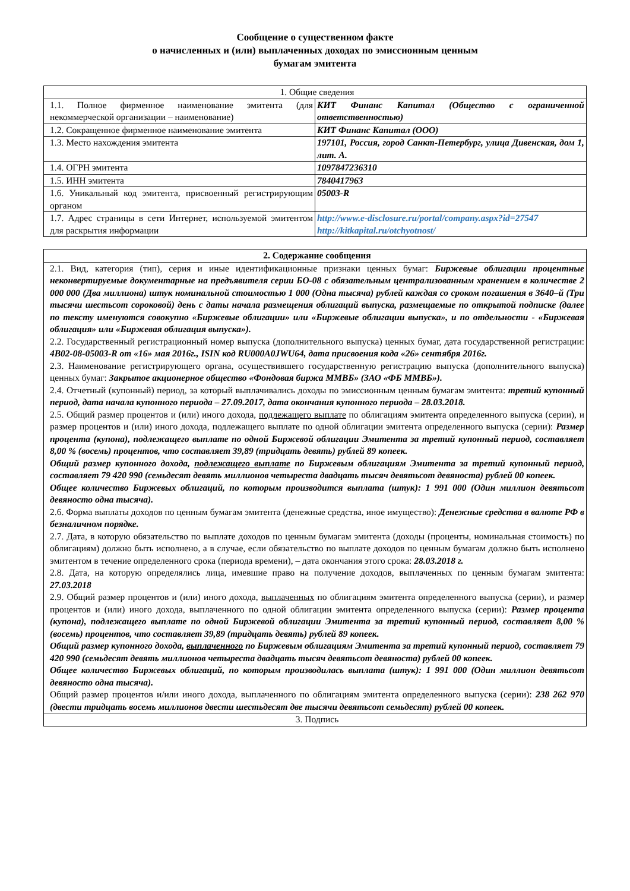Сообщение о существенном факте
о начисленных и (или) выплаченных доходах по эмиссионным ценным
бумагам эмитента
| 1. Общие сведения | |
| 1.1. Полное фирменное наименование эмитента (для некоммерческой организации – наименование) | КИТ Финанс Капитал (Общество с ограниченной ответственностью) |
| 1.2. Сокращенное фирменное наименование эмитента | КИТ Финанс Капитал (ООО) |
| 1.3. Место нахождения эмитента | 197101, Россия, город Санкт-Петербург, улица Дивенская, дом 1, лит. А. |
| 1.4. ОГРН эмитента | 1097847236310 |
| 1.5. ИНН эмитента | 7840417963 |
| 1.6. Уникальный код эмитента, присвоенный регистрирующим органом | 05003-R |
| 1.7. Адрес страницы в сети Интернет, используемой эмитентом для раскрытия информации | http://www.e-disclosure.ru/portal/company.aspx?id=27547 http://kitkapital.ru/otchyotnost/ |
| 2. Содержание сообщения |
| 2.1. Вид, категория (тип), серия и иные идентификационные признаки ценных бумаг: Биржевые облигации процентные неконвертируемые документарные на предъявителя серии БО-08 с обязательным централизованным хранением в количестве 2 000 000 (Два миллиона) штук номинальной стоимостью 1 000 (Одна тысяча) рублей каждая со сроком погашения в 3640–й (Три тысячи шестьсот сороковой) день с даты начала размещения облигаций выпуска, размещаемые по открытой подписке (далее по тексту именуются совокупно «Биржевые облигации» или «Биржевые облигации выпуска», и по отдельности - «Биржевая облигация» или «Биржевая облигация выпуска»). 2.2. Государственный регистрационный номер выпуска (дополнительного выпуска) ценных бумаг, дата государственной регистрации: 4B02-08-05003-R от «16» мая 2016г., ISIN код RU000A0JWU64, дата присвоения кода «26» сентября 2016г. 2.3. Наименование регистрирующего органа, осуществившего государственную регистрацию выпуска (дополнительного выпуска) ценных бумаг: Закрытое акционерное общество «Фондовая биржа ММВБ» (ЗАО «ФБ ММВБ»). 2.4. Отчетный (купонный) период, за который выплачивались доходы по эмиссионным ценным бумагам эмитента: третий купонный период, дата начала купонного периода – 27.09.2017, дата окончания купонного периода – 28.03.2018. 2.5. Общий размер процентов и (или) иного дохода, подлежащего выплате по облигациям эмитента определенного выпуска (серии), и размер процентов и (или) иного дохода, подлежащего выплате по одной облигации эмитента определенного выпуска (серии): Размер процента (купона), подлежащего выплате по одной Биржевой облигации Эмитента за третий купонный период, составляет 8,00 % (восемь) процентов, что составляет 39,89 (тридцать девять) рублей 89 копеек. Общий размер купонного дохода, подлежащего выплате по Биржевым облигациям Эмитента за третий купонный период, составляет 79 420 990 (семьдесят девять миллионов четыреста двадцать тысяч девятьсот девяноста) рублей 00 копеек. Общее количество Биржевых облигаций, по которым производится выплата (штук): 1 991 000 (Один миллион девятьсот девяносто одна тысяча). 2.6. Форма выплаты доходов по ценным бумагам эмитента (денежные средства, иное имущество): Денежные средства в валюте РФ в безналичном порядке. 2.7. Дата, в которую обязательство по выплате доходов по ценным бумагам эмитента (доходы (проценты, номинальная стоимость) по облигациям) должно быть исполнено, а в случае, если обязательство по выплате доходов по ценным бумагам должно быть исполнено эмитентом в течение определенного срока (периода времени), – дата окончания этого срока: 28.03.2018 г. 2.8. Дата, на которую определялись лица, имевшие право на получение доходов, выплаченных по ценным бумагам эмитента: 27.03.2018 2.9. Общий размер процентов и (или) иного дохода, выплаченных по облигациям эмитента определенного выпуска (серии), и размер процентов и (или) иного дохода, выплаченного по одной облигации эмитента определенного выпуска (серии): Размер процента (купона), подлежащего выплате по одной Биржевой облигации Эмитента за третий купонный период, составляет 8,00 % (восемь) процентов, что составляет 39,89 (тридцать девять) рублей 89 копеек. Общий размер купонного дохода, выплаченного по Биржевым облигациям Эмитента за третий купонный период, составляет 79 420 990 (семьдесят девять миллионов четыреста двадцать тысяч девятьсот девяноста) рублей 00 копеек. Общее количество Биржевых облигаций, по которым производилась выплата (штук): 1 991 000 (Один миллион девятьсот девяносто одна тысяча). Общий размер процентов и/или иного дохода, выплаченного по облигациям эмитента определенного выпуска (серии): 238 262 970 (двести тридцать восемь миллионов двести шестьдесят две тысячи девятьсот семьдесят) рублей 00 копеек. |
| 3. Подпись |